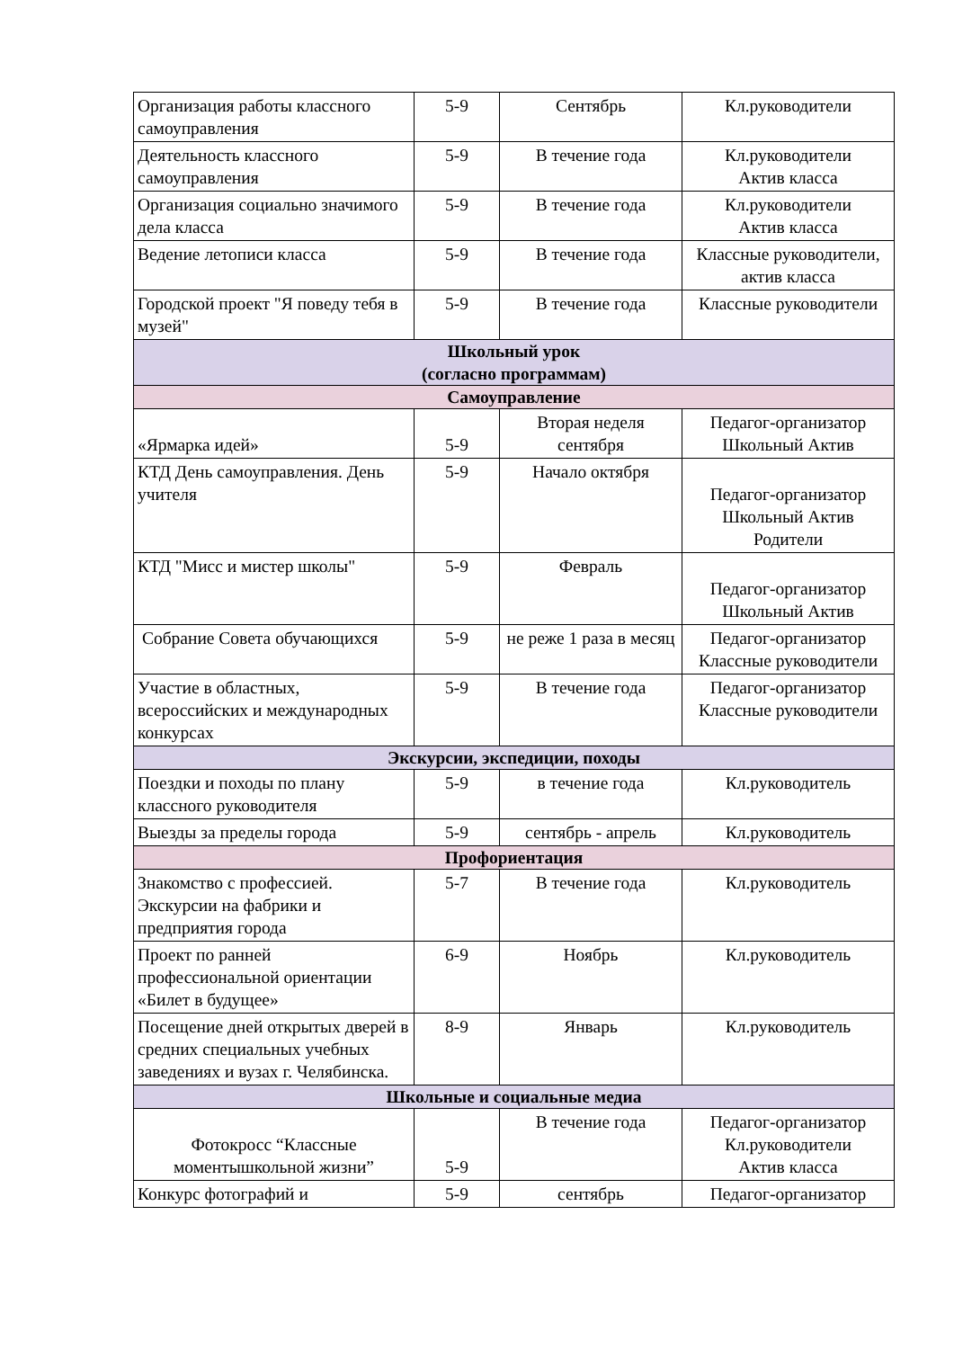| Организация работы классного самоуправления | 5-9 | Сентябрь | Кл.руководители |
| Деятельность классного самоуправления | 5-9 | В течение года | Кл.руководители Актив класса |
| Организация социально значимого дела класса | 5-9 | В течение года | Кл.руководители Актив класса |
| Ведение летописи класса | 5-9 | В течение года | Классные руководители, актив класса |
| Городской проект "Я поведу тебя в музей" | 5-9 | В течение года | Классные руководители |
| Школьный урок (согласно программам) | | | |
| Самоуправление | | | |
| «Ярмарка идей» | 5-9 | Вторая неделя сентября | Педагог-организатор Школьный Актив |
| КТД День самоуправления. День учителя | 5-9 | Начало октября | Педагог-организатор Школьный Актив Родители |
| КТД "Мисс и мистер школы" | 5-9 | Февраль | Педагог-организатор Школьный Актив |
| Собрание Совета обучающихся | 5-9 | не реже 1 раза в месяц | Педагог-организатор Классные руководители |
| Участие в областных, всероссийских и международных конкурсах | 5-9 | В течение года | Педагог-организатор Классные руководители |
| Экскурсии, экспедиции, походы | | | |
| Поездки и походы по плану классного руководителя | 5-9 | в течение года | Кл.руководитель |
| Выезды за пределы города | 5-9 | сентябрь - апрель | Кл.руководитель |
| Профориентация | | | |
| Знакомство с профессией. Экскурсии на фабрики и предприятия города | 5-7 | В течение года | Кл.руководитель |
| Проект по ранней профессиональной ориентации «Билет в будущее» | 6-9 | Ноябрь | Кл.руководитель |
| Посещение дней открытых дверей в средних специальных учебных заведениях и вузах г. Челябинска. | 8-9 | Январь | Кл.руководитель |
| Школьные и социальные медиа | | | |
| Фотокросс “Классные моментышкольной жизни” | 5-9 | В течение года | Педагог-организатор Кл.руководители Актив класса |
| Конкурс фотографий и | 5-9 | сентябрь | Педагог-организатор |